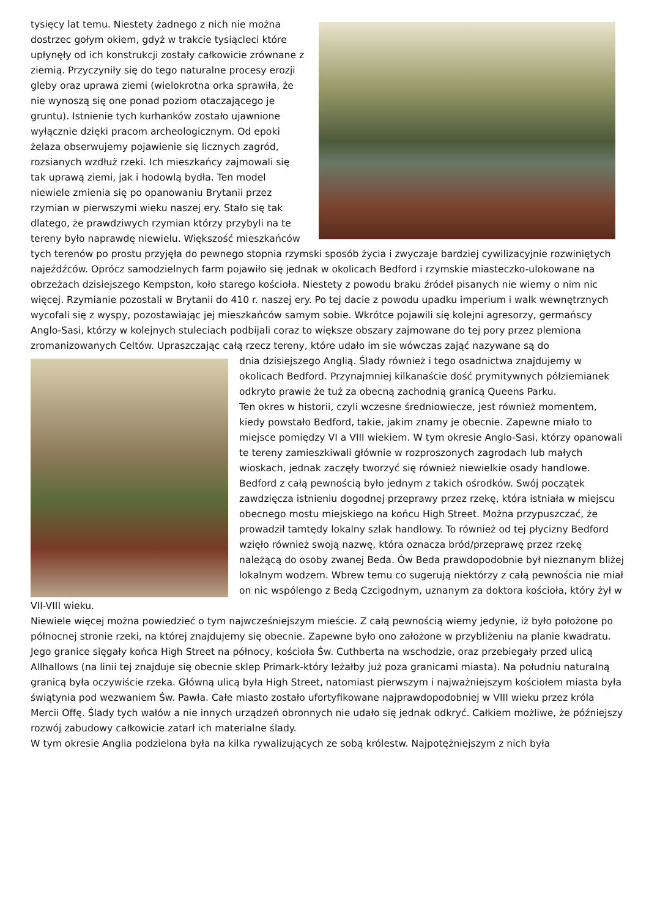tysięcy lat temu. Niestety żadnego z nich nie można dostrzec gołym okiem, gdyż w trakcie tysiącleci które upłynęły od ich konstrukcji zostały całkowicie zrównane z ziemią. Przyczyniły się do tego naturalne procesy erozji gleby oraz uprawa ziemi (wielokrotna orka sprawiła, że nie wynoszą się one ponad poziom otaczającego je gruntu). Istnienie tych kurhanków zostało ujawnione wyłącznie dzięki pracom archeologicznym. Od epoki żelaza obserwujemy pojawienie się licznych zagród, rozsianych wzdłuż rzeki. Ich mieszkańcy zajmowali się tak uprawą ziemi, jak i hodowlą bydła. Ten model niewiele zmienia się po opanowaniu Brytanii przez rzymian w pierwszymi wieku naszej ery. Stało się tak dlatego, że prawdziwych rzymian którzy przybyli na te tereny było naprawdę niewielu. Większość mieszkańców tych terenów po prostu przyjęła do pewnego stopnia rzymski sposób życia i zwyczaje bardziej cywilizacyjnie rozwiniętych najeźdźców. Oprócz samodzielnych farm pojawiło się jednak w okolicach Bedford i rzymskie miasteczko-ulokowane na obrzeżach dzisiejszego Kempston, koło starego kościoła. Niestety z powodu braku źródeł pisanych nie wiemy o nim nic więcej. Rzymianie pozostali w Brytanii do 410 r. naszej ery. Po tej dacie z powodu upadku imperium i walk wewnętrznych wycofali się z wyspy, pozostawiając jej mieszkańców samym sobie. Wkrótce pojawili się kolejni agresorzy, germańscy Anglo-Sasi, którzy w kolejnych stuleciach podbijali coraz to większe obszary zajmowane do tej pory przez plemiona zromanizowanych Celtów. Upraszczając całą rzecz tereny, które udało im sie wówczas zająć nazywane są do
dnia dzisiejszego Anglią. Ślady również i tego osadnictwa znajdujemy w okolicach Bedford. Przynajmniej kilkanaście dość prymitywnych półziemianek odkryto prawie że tuż za obecną zachodnią granicą Queens Parku.
Ten okres w historii, czyli wczesne średniowiecze, jest również momentem, kiedy powstało Bedford, takie, jakim znamy je obecnie. Zapewne miało to miejsce pomiędzy VI a VIII wiekiem. W tym okresie Anglo-Sasi, którzy opanowali te tereny zamieszkiwali głównie w rozproszonych zagrodach lub małych wioskach, jednak zaczęły tworzyć się również niewielkie osady handlowe. Bedford z całą pewnością było jednym z takich ośrodków. Swój początek zawdzięcza istnieniu dogodnej przeprawy przez rzekę, która istniała w miejscu obecnego mostu miejskiego na końcu High Street. Można przypuszczać, że prowadził tamtędy lokalny szlak handlowy. To również od tej płycizny Bedford wzięło również swoją nazwę, która oznacza bród/przeprawę przez rzekę należącą do osoby zwanej Beda. Ów Beda prawdopodobnie był nieznanym bliżej lokalnym wodzem. Wbrew temu co sugerują niektórzy z całą pewnościa nie miał on nic wspólengo z Bedą Czcigodnym, uznanym za doktora kościoła, który żył w VII-VIII wieku.
Niewiele więcej można powiedzieć o tym najwcześniejszym mieście. Z całą pewnością wiemy jedynie, iż było położone po północnej stronie rzeki, na której znajdujemy się obecnie. Zapewne było ono założone w przybliżeniu na planie kwadratu. Jego granice sięgały końca High Street na północy, kościoła Św. Cuthberta na wschodzie, oraz przebiegały przed ulicą Allhallows (na linii tej znajduje się obecnie sklep Primark-który leżałby już poza granicami miasta). Na południu naturalną granicą była oczywiście rzeka. Główną ulicą była High Street, natomiast pierwszym i najważniejszym kościołem miasta była świątynia pod wezwaniem Św. Pawła. Całe miasto zostało ufortyfikowane najprawdopodobniej w VIII wieku przez króla Mercii Offę. Ślady tych wałów a nie innych urządzeń obronnych nie udało się jednak odkryć. Całkiem możliwe, że późniejszy rozwój zabudowy całkowicie zatarł ich materialne ślady.
W tym okresie Anglia podzielona była na kilka rywalizujących ze sobą królestw. Najpotężniejszym z nich była